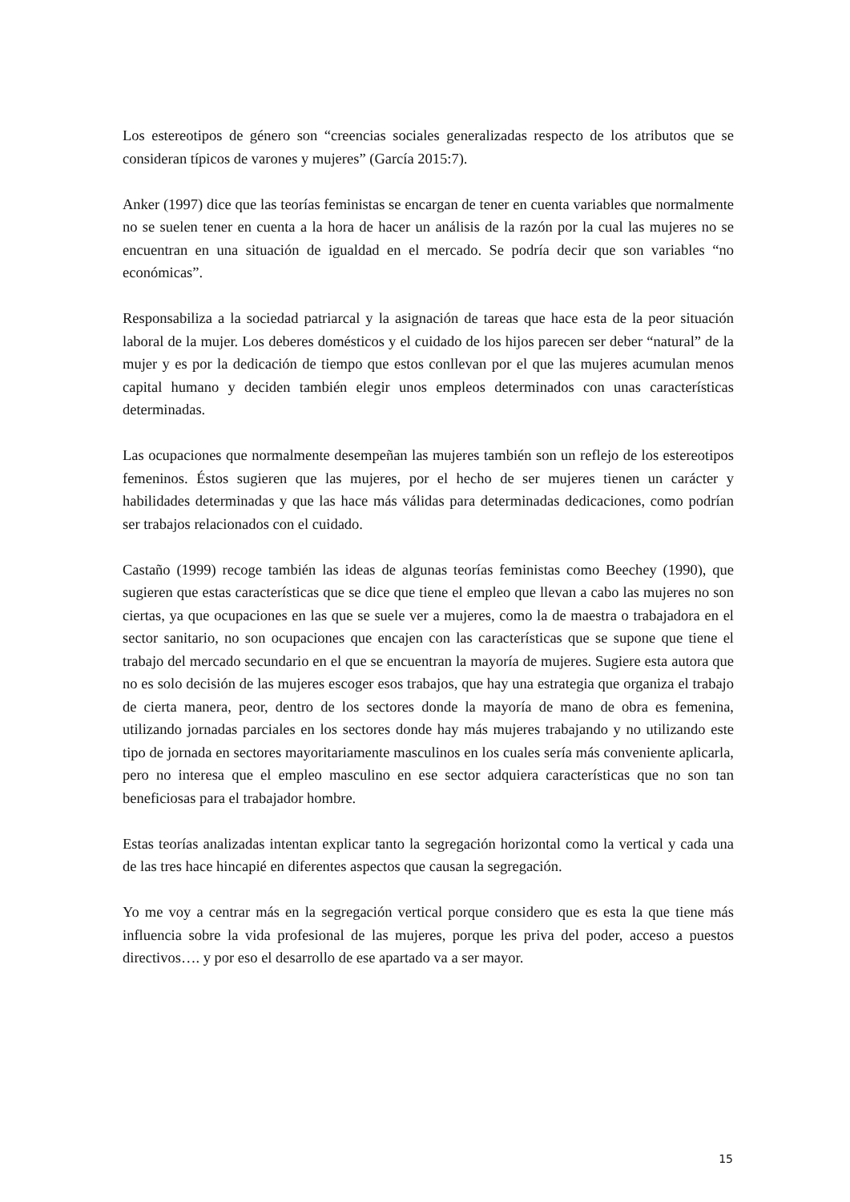Los estereotipos de género son “creencias sociales generalizadas respecto de los atributos que se consideran típicos de varones y mujeres” (García 2015:7).
Anker (1997) dice que las teorías feministas se encargan de tener en cuenta variables que normalmente no se suelen tener en cuenta a la hora de hacer un análisis de la razón por la cual las mujeres no se encuentran en una situación de igualdad en el mercado. Se podría decir que son variables “no económicas”.
Responsabiliza a la sociedad patriarcal y la asignación de tareas que hace esta de la peor situación laboral de la mujer. Los deberes domésticos y el cuidado de los hijos parecen ser deber “natural” de la mujer y es por la dedicación de tiempo que estos conllevan por el que las mujeres acumulan menos capital humano y deciden también elegir unos empleos determinados con unas características determinadas.
Las ocupaciones que normalmente desempeñan las mujeres también son un reflejo de los estereotipos femeninos. Éstos sugieren que las mujeres, por el hecho de ser mujeres tienen un carácter y habilidades determinadas y que las hace más válidas para determinadas dedicaciones, como podrían ser trabajos relacionados con el cuidado.
Castaño (1999) recoge también las ideas de algunas teorías feministas como Beechey (1990), que sugieren que estas características que se dice que tiene el empleo que llevan a cabo las mujeres no son ciertas, ya que ocupaciones en las que se suele ver a mujeres, como la de maestra o trabajadora en el sector sanitario, no son ocupaciones que encajen con las características que se supone que tiene el trabajo del mercado secundario en el que se encuentran la mayoría de mujeres. Sugiere esta autora que no es solo decisión de las mujeres escoger esos trabajos, que hay una estrategia que organiza el trabajo de cierta manera, peor, dentro de los sectores donde la mayoría de mano de obra es femenina, utilizando jornadas parciales en los sectores donde hay más mujeres trabajando y no utilizando este tipo de jornada en sectores mayoritariamente masculinos en los cuales sería más conveniente aplicarla, pero no interesa que el empleo masculino en ese sector adquiera características que no son tan beneficiosas para el trabajador hombre.
Estas teorías analizadas intentan explicar tanto la segregación horizontal como la vertical y cada una de las tres hace hincapié en diferentes aspectos que causan la segregación.
Yo me voy a centrar más en la segregación vertical porque considero que es esta la que tiene más influencia sobre la vida profesional de las mujeres, porque les priva del poder, acceso a puestos directivos…. y por eso el desarrollo de ese apartado va a ser mayor.
15